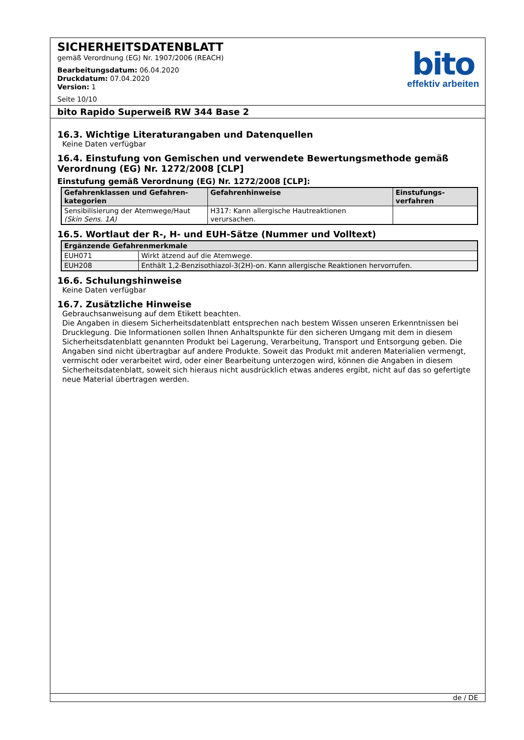SICHERHEITSDATENBLATT
gemäß Verordnung (EG) Nr. 1907/2006 (REACH)
Bearbeitungsdatum: 06.04.2020
Druckdatum: 07.04.2020
Version: 1
Seite 10/10
bito
effektiv arbeiten
bito Rapido Superweiß RW 344 Base 2
16.3. Wichtige Literaturangaben und Datenquellen
Keine Daten verfügbar
16.4. Einstufung von Gemischen und verwendete Bewertungsmethode gemäß Verordnung (EG) Nr. 1272/2008 [CLP]
Einstufung gemäß Verordnung (EG) Nr. 1272/2008 [CLP]:
| Gefahrenklassen und Gefahren-kategorien | Gefahrenhinweise | Einstufungs-verfahren |
| --- | --- | --- |
| Sensibilisierung der Atemwege/Haut (Skin Sens. 1A) | H317: Kann allergische Hautreaktionen verursachen. | |
16.5. Wortlaut der R-, H- und EUH-Sätze (Nummer und Volltext)
| Ergänzende Gefahrenmerkmale | |
| --- | --- |
| EUH071 | Wirkt ätzend auf die Atemwege. |
| EUH208 | Enthält 1,2-Benzisothiazol-3(2H)-on. Kann allergische Reaktionen hervorrufen. |
16.6. Schulungshinweise
Keine Daten verfügbar
16.7. Zusätzliche Hinweise
Gebrauchsanweisung auf dem Etikett beachten.
Die Angaben in diesem Sicherheitsdatenblatt entsprechen nach bestem Wissen unseren Erkenntnissen bei Drucklegung. Die Informationen sollen Ihnen Anhaltspunkte für den sicheren Umgang mit dem in diesem Sicherheitsdatenblatt genannten Produkt bei Lagerung, Verarbeitung, Transport und Entsorgung geben. Die Angaben sind nicht übertragbar auf andere Produkte. Soweit das Produkt mit anderen Materialien vermengt, vermischt oder verarbeitet wird, oder einer Bearbeitung unterzogen wird, können die Angaben in diesem Sicherheitsdatenblatt, soweit sich hieraus nicht ausdrücklich etwas anderes ergibt, nicht auf das so gefertigte neue Material übertragen werden.
de / DE